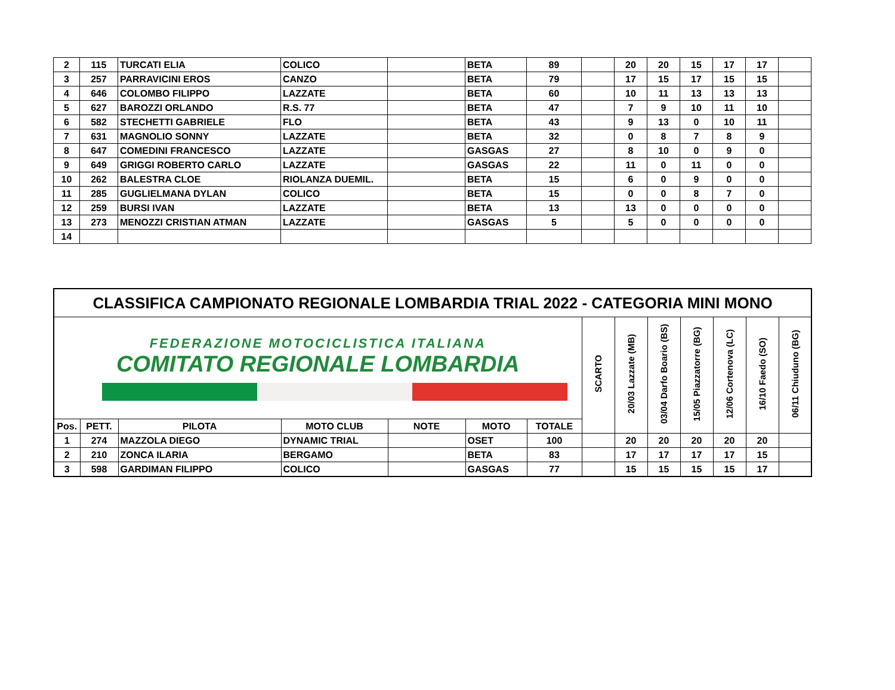| 2 | 115 | TURCATI ELIA | COLICO | | BETA | 89 | | 20 | 20 | 15 | 17 | 17 | |
| 3 | 257 | PARRAVICINI EROS | CANZO | | BETA | 79 | | 17 | 15 | 17 | 15 | 15 | |
| 4 | 646 | COLOMBO FILIPPO | LAZZATE | | BETA | 60 | | 10 | 11 | 13 | 13 | 13 | |
| 5 | 627 | BAROZZI ORLANDO | R.S. 77 | | BETA | 47 | | 7 | 9 | 10 | 11 | 10 | |
| 6 | 582 | STECHETTI GABRIELE | FLO | | BETA | 43 | | 9 | 13 | 0 | 10 | 11 | |
| 7 | 631 | MAGNOLIO SONNY | LAZZATE | | BETA | 32 | | 0 | 8 | 7 | 8 | 9 | |
| 8 | 647 | COMEDINI FRANCESCO | LAZZATE | | GASGAS | 27 | | 8 | 10 | 0 | 9 | 0 | |
| 9 | 649 | GRIGGI ROBERTO CARLO | LAZZATE | | GASGAS | 22 | | 11 | 0 | 11 | 0 | 0 | |
| 10 | 262 | BALESTRA CLOE | RIOLANZA DUEMIL. | | BETA | 15 | | 6 | 0 | 9 | 0 | 0 | |
| 11 | 285 | GUGLIELMANA DYLAN | COLICO | | BETA | 15 | | 0 | 0 | 8 | 7 | 0 | |
| 12 | 259 | BURSI IVAN | LAZZATE | | BETA | 13 | | 13 | 0 | 0 | 0 | 0 | |
| 13 | 273 | MENOZZI CRISTIAN ATMAN | LAZZATE | | GASGAS | 5 | | 5 | 0 | 0 | 0 | 0 | |
| 14 | | | | | | | | | | | | | |
| CLASSIFICA CAMPIONATO REGIONALE LOMBARDIA TRIAL 2022 - CATEGORIA MINI MONO | | | | | | | | | | | | | |
| --- | --- | --- | --- | --- | --- | --- | --- | --- | --- | --- | --- | --- | --- |
| FEDERAZIONE MOTOCICLISTICA ITALIANA COMITATO REGIONALE LOMBARDIA | | | | | | | SCARTO | 20/03 Lazzate (MB) | 03/04 Darfo Boario (BS) | 15/05 Piazzatorre (BG) | 12/06 Cortenova (LC) | 16/10 Faedo (SO) | 06/11 Chiuduno (BG) |
| Pos. | PETT. | PILOTA | MOTO CLUB | NOTE | MOTO | TOTALE | | | | | | | |
| 1 | 274 | MAZZOLA DIEGO | DYNAMIC TRIAL | | OSET | 100 | | 20 | 20 | 20 | 20 | 20 | |
| 2 | 210 | ZONCA ILARIA | BERGAMO | | BETA | 83 | | 17 | 17 | 17 | 17 | 15 | |
| 3 | 598 | GARDIMAN FILIPPO | COLICO | | GASGAS | 77 | | 15 | 15 | 15 | 15 | 17 | |